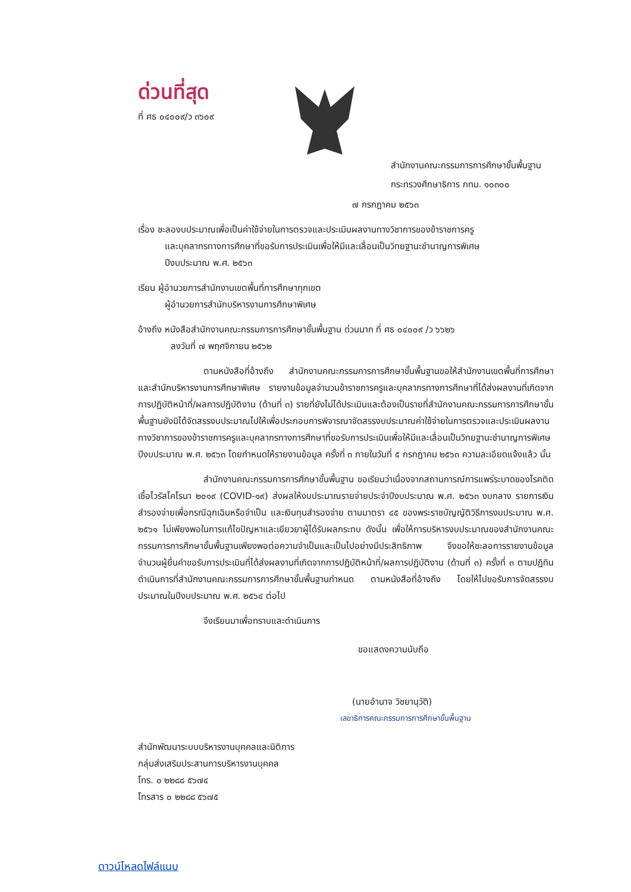ด่วนที่สุด
ที่ ศธ ๐๔๐๐๙/ว ๓๖๐๙
สำนักงานคณะกรรมการการศึกษาขั้นพื้นฐาน
กระทรวงศึกษาธิการ กทม. ๑๐๓๐๐
๗ กรกฎาคม ๒๕๖๓
เรื่อง ชะลองบประมาณเพื่อเป็นค่าใช้จ่ายในการตรวจและประเมินผลงานทางวิชาการของข้าราชการครู
และบุคลากรทางการศึกษาที่ขอรับการประเมินเพื่อให้มีและเลื่อนเป็นวิทยฐานะชำนาญการพิเศษ
ปีงบประมาณ พ.ศ. ๒๕๖๓
เรียน ผู้อำนวยการสำนักงานเขตพื้นที่การศึกษาทุกเขต
ผู้อำนวยการสำนักบริหารงานการศึกษาพิเศษ
อ้างถึง หนังสือสำนักงานคณะกรรมการการศึกษาขั้นพื้นฐาน ด่วนมาก ที่ ศธ ๐๔๐๐๙ /ว ๖๖๒๖
ลงวันที่ ๗ พฤศจิกายน ๒๕๖๒
ตามหนังสือที่อ้างถึง สำนักงานคณะกรรมการการศึกษาขั้นพื้นฐานขอให้สำนักงานเขตพื้นที่การศึกษาและสำนักบริหารงานการศึกษาพิเศษ รายงานข้อมูลจำนวนข้าราชการครูและบุคลากรทางการศึกษาที่ได้ส่งผลงานที่เกิดจากการปฏิบัติหน้าที่/ผลการปฏิบัติงาน (ด้านที่ ๓) รายที่ยังไม่ได้ประเมินและต้องเป็นรายที่สำนักงานคณะกรรมการการศึกษาขั้นพื้นฐานยังมิได้จัดสรรงบประมาณไปให้เพื่อประกอบการพิจารณาจัดสรรงบประมาณค่าใช้จ่ายในการตรวจและประเมินผลงานทางวิชาการของข้าราชการครูและบุคลากรทางการศึกษาที่ขอรับการประเมินเพื่อให้มีและเลื่อนเป็นวิทยฐานะชำนาญการพิเศษ ปีงบประมาณ พ.ศ. ๒๕๖๓ โดยกำหนดให้รายงานข้อมูล ครั้งที่ ๓ ภายในวันที่ ๕ กรกฎาคม ๒๕๖๓ ความละเอียดแจ้งแล้ว นั้น
สำนักงานคณะกรรมการการศึกษาขั้นพื้นฐาน ขอเรียนว่าเนื่องจากสถานการณ์การแพร่ระบาดของโรคติดเชื้อไวรัสโคโรนา ๒๐๑๙ (COVID-๑๙) ส่งผลให้งบประมาณรายจ่ายประจำปีงบประมาณ พ.ศ. ๒๕๖๓ งบกลาง รายการเงินสำรองจ่ายเพื่อกรณีฉุกเฉินหรือจำเป็น และเงินทุนสำรองจ่าย ตามมาตรา ๔๕ ของพระราชบัญญัติวิธีการงบประมาณ พ.ศ. ๒๕๖๑ ไม่เพียงพอในการแก้ไขปัญหาและเยียวยาผู้ได้รับผลกระทบ ดังนั้น เพื่อให้การบริหารงบประมาณของสำนักงานคณะกรรมการการศึกษาขั้นพื้นฐานเพียงพอต่อความจำเป็นและเป็นไปอย่างมีประสิทธิภาพ จึงขอให้ชะลอการรายงานข้อมูลจำนวนผู้ยื่นคำขอรับการประเมินที่ได้ส่งผลงานที่เกิดจากการปฏิบัติหน้าที่/ผลการปฏิบัติงาน (ด้านที่ ๓) ครั้งที่ ๓ ตามปฏิทินดำเนินการที่สำนักงานคณะกรรมการการศึกษาขั้นพื้นฐานกำหนด ตามหนังสือที่อ้างถึง โดยให้ไปขอรับการจัดสรรงบประมาณในปีงบประมาณ พ.ศ. ๒๕๖๔ ต่อไป
จึงเรียนมาเพื่อทราบและดำเนินการ
ขอแสดงความนับถือ
(นายอำนาจ วิชยานุวัติ)
เลขาธิการคณะกรรมการการศึกษาขั้นพื้นฐาน
สำนักพัฒนาระบบบริหารงานบุคคลและนิติการ
กลุ่มส่งเสริมประสานการบริหารงานบุคคล
โทร. ๐ ๒๒๘๘ ๕๖๗๔
โทรสาร ๐ ๒๒๘๘ ๕๖๗๕
ดาวน์โหลดไฟล์แนบ